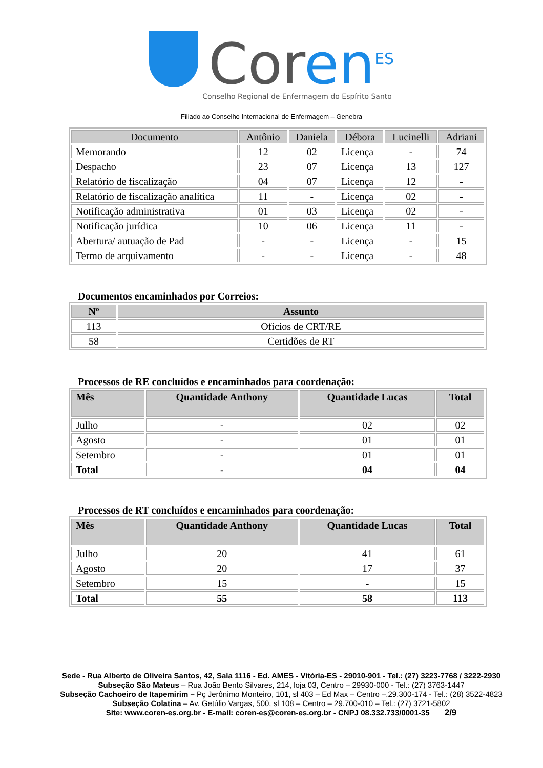Coren<sup>ES</sup>
Conselho Regional de Enfermagem do Espírito Santo
Filiado ao Conselho Internacional de Enfermagem – Genebra
| Documento | Antônio | Daniela | Débora | Lucinelli | Adriani |
| --- | --- | --- | --- | --- | --- |
| Memorando | 12 | 02 | Licença | - | 74 |
| Despacho | 23 | 07 | Licença | 13 | 127 |
| Relatório de fiscalização | 04 | 07 | Licença | 12 | - |
| Relatório de fiscalização analítica | 11 | - | Licença | 02 | - |
| Notificação administrativa | 01 | 03 | Licença | 02 | - |
| Notificação jurídica | 10 | 06 | Licença | 11 | - |
| Abertura/ autuação de Pad | - | - | Licença | - | 15 |
| Termo de arquivamento | - | - | Licença | - | 48 |
Documentos encaminhados por Correios:
| Nº | Assunto |
| --- | --- |
| 113 | Ofícios de CRT/RE |
| 58 | Certidões de RT |
Processos de RE concluídos e encaminhados para coordenação:
| Mês | Quantidade Anthony | Quantidade Lucas | Total |
| --- | --- | --- | --- |
| Julho | - | 02 | 02 |
| Agosto | - | 01 | 01 |
| Setembro | - | 01 | 01 |
| Total | - | 04 | 04 |
Processos de RT concluídos e encaminhados para coordenação:
| Mês | Quantidade Anthony | Quantidade Lucas | Total |
| --- | --- | --- | --- |
| Julho | 20 | 41 | 61 |
| Agosto | 20 | 17 | 37 |
| Setembro | 15 | - | 15 |
| Total | 55 | 58 | 113 |
Sede - Rua Alberto de Oliveira Santos, 42, Sala 1116 - Ed. AMES - Vitória-ES - 29010-901 - Tel.: (27) 3223-7768 / 3222-2930
Subseção São Mateus – Rua João Bento Silvares, 214, loja 03, Centro – 29930-000 - Tel.: (27) 3763-1447
Subseção Cachoeiro de Itapemirim – Pç Jerônimo Monteiro, 101, sl 403 – Ed Max – Centro –.29.300-174 - Tel.: (28) 3522-4823
Subseção Colatina – Av. Getúlio Vargas, 500, sl 108 – Centro – 29.700-010 – Tel.: (27) 3721-5802
Site: www.coren-es.org.br - E-mail: coren-es@coren-es.org.br - CNPJ 08.332.733/0001-35 2/9